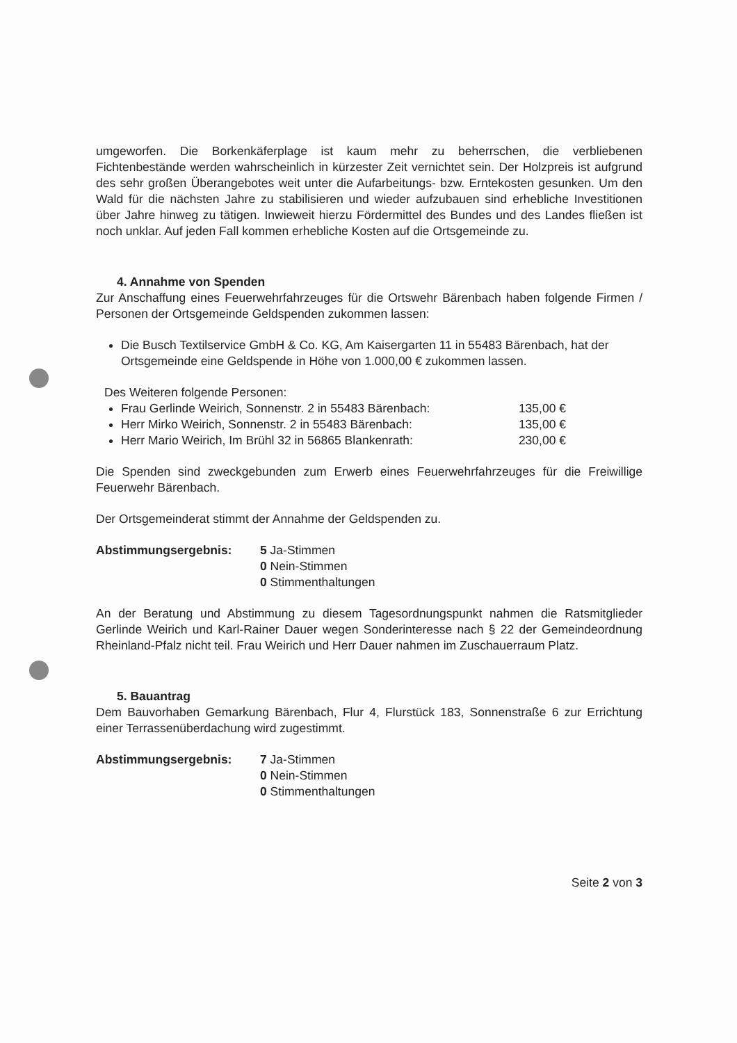umgeworfen. Die Borkenkäferplage ist kaum mehr zu beherrschen, die verbliebenen Fichtenbestände werden wahrscheinlich in kürzester Zeit vernichtet sein. Der Holzpreis ist aufgrund des sehr großen Überangebotes weit unter die Aufarbeitungs- bzw. Erntekosten gesunken. Um den Wald für die nächsten Jahre zu stabilisieren und wieder aufzubauen sind erhebliche Investitionen über Jahre hinweg zu tätigen. Inwieweit hierzu Fördermittel des Bundes und des Landes fließen ist noch unklar. Auf jeden Fall kommen erhebliche Kosten auf die Ortsgemeinde zu.
4. Annahme von Spenden
Zur Anschaffung eines Feuerwehrfahrzeuges für die Ortswehr Bärenbach haben folgende Firmen / Personen der Ortsgemeinde Geldspenden zukommen lassen:
Die Busch Textilservice GmbH & Co. KG, Am Kaisergarten 11 in 55483 Bärenbach, hat der Ortsgemeinde eine Geldspende in Höhe von 1.000,00 € zukommen lassen.
Des Weiteren folgende Personen:
Frau Gerlinde Weirich, Sonnenstr. 2 in 55483 Bärenbach: 135,00 €
Herr Mirko Weirich, Sonnenstr. 2 in 55483 Bärenbach: 135,00 €
Herr Mario Weirich, Im Brühl 32 in 56865 Blankenrath: 230,00 €
Die Spenden sind zweckgebunden zum Erwerb eines Feuerwehrfahrzeuges für die Freiwillige Feuerwehr Bärenbach.
Der Ortsgemeinderat stimmt der Annahme der Geldspenden zu.
Abstimmungsergebnis: 5 Ja-Stimmen
0 Nein-Stimmen
0 Stimmenthaltungen
An der Beratung und Abstimmung zu diesem Tagesordnungspunkt nahmen die Ratsmitglieder Gerlinde Weirich und Karl-Rainer Dauer wegen Sonderinteresse nach § 22 der Gemeindeordnung Rheinland-Pfalz nicht teil. Frau Weirich und Herr Dauer nahmen im Zuschauerraum Platz.
5. Bauantrag
Dem Bauvorhaben Gemarkung Bärenbach, Flur 4, Flurstück 183, Sonnenstraße 6 zur Errichtung einer Terrassenüberdachung wird zugestimmt.
Abstimmungsergebnis: 7 Ja-Stimmen
0 Nein-Stimmen
0 Stimmenthaltungen
Seite 2 von 3